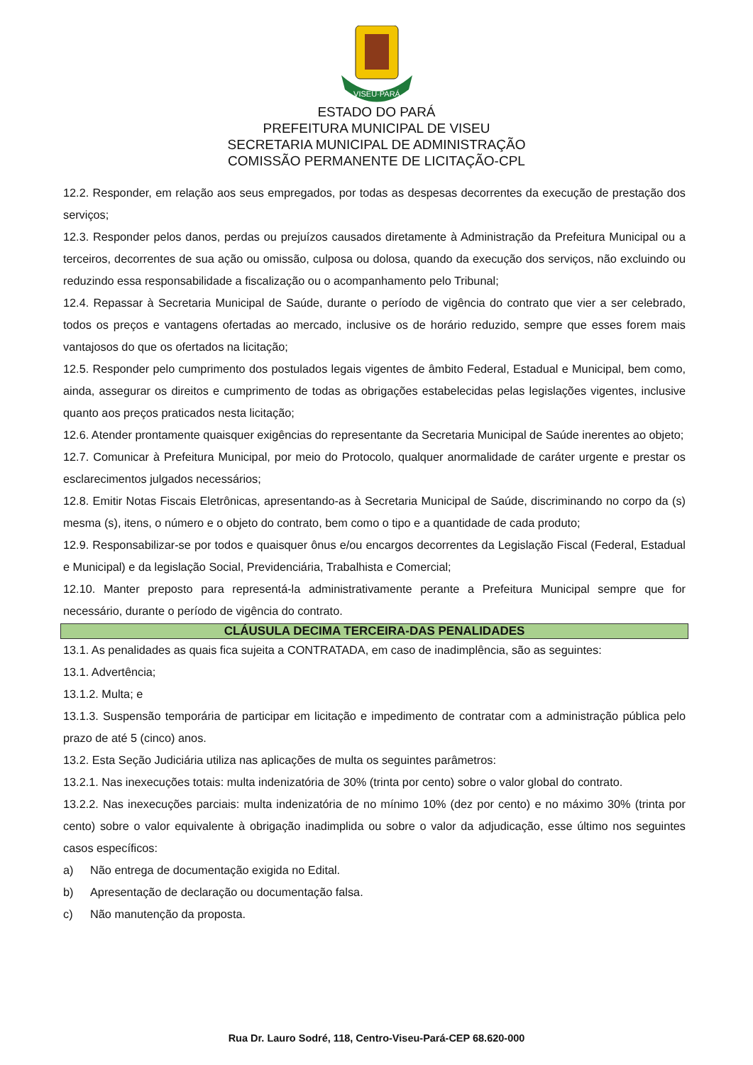VISEU·PARÁ
ESTADO DO PARÁ
PREFEITURA MUNICIPAL DE VISEU
SECRETARIA MUNICIPAL DE ADMINISTRAÇÃO
COMISSÃO PERMANENTE DE LICITAÇÃO-CPL
12.2. Responder, em relação aos seus empregados, por todas as despesas decorrentes da execução de prestação dos serviços;
12.3. Responder pelos danos, perdas ou prejuízos causados diretamente à Administração da Prefeitura Municipal ou a terceiros, decorrentes de sua ação ou omissão, culposa ou dolosa, quando da execução dos serviços, não excluindo ou reduzindo essa responsabilidade a fiscalização ou o acompanhamento pelo Tribunal;
12.4. Repassar à Secretaria Municipal de Saúde, durante o período de vigência do contrato que vier a ser celebrado, todos os preços e vantagens ofertadas ao mercado, inclusive os de horário reduzido, sempre que esses forem mais vantajosos do que os ofertados na licitação;
12.5. Responder pelo cumprimento dos postulados legais vigentes de âmbito Federal, Estadual e Municipal, bem como, ainda, assegurar os direitos e cumprimento de todas as obrigações estabelecidas pelas legislações vigentes, inclusive quanto aos preços praticados nesta licitação;
12.6. Atender prontamente quaisquer exigências do representante da Secretaria Municipal de Saúde inerentes ao objeto;
12.7. Comunicar à Prefeitura Municipal, por meio do Protocolo, qualquer anormalidade de caráter urgente e prestar os esclarecimentos julgados necessários;
12.8. Emitir Notas Fiscais Eletrônicas, apresentando-as à Secretaria Municipal de Saúde, discriminando no corpo da (s) mesma (s), itens, o número e o objeto do contrato, bem como o tipo e a quantidade de cada produto;
12.9. Responsabilizar-se por todos e quaisquer ônus e/ou encargos decorrentes da Legislação Fiscal (Federal, Estadual e Municipal) e da legislação Social, Previdenciária, Trabalhista e Comercial;
12.10. Manter preposto para representá-la administrativamente perante a Prefeitura Municipal sempre que for necessário, durante o período de vigência do contrato.
CLÁUSULA DECIMA TERCEIRA-DAS PENALIDADES
13.1. As penalidades as quais fica sujeita a CONTRATADA, em caso de inadimplência, são as seguintes:
13.1. Advertência;
13.1.2. Multa; e
13.1.3. Suspensão temporária de participar em licitação e impedimento de contratar com a administração pública pelo prazo de até 5 (cinco) anos.
13.2. Esta Seção Judiciária utiliza nas aplicações de multa os seguintes parâmetros:
13.2.1. Nas inexecuções totais: multa indenizatória de 30% (trinta por cento) sobre o valor global do contrato.
13.2.2. Nas inexecuções parciais: multa indenizatória de no mínimo 10% (dez por cento) e no máximo 30% (trinta por cento) sobre o valor equivalente à obrigação inadimplida ou sobre o valor da adjudicação, esse último nos seguintes casos específicos:
a) Não entrega de documentação exigida no Edital.
b) Apresentação de declaração ou documentação falsa.
c) Não manutenção da proposta.
Rua Dr. Lauro Sodré, 118, Centro-Viseu-Pará-CEP 68.620-000